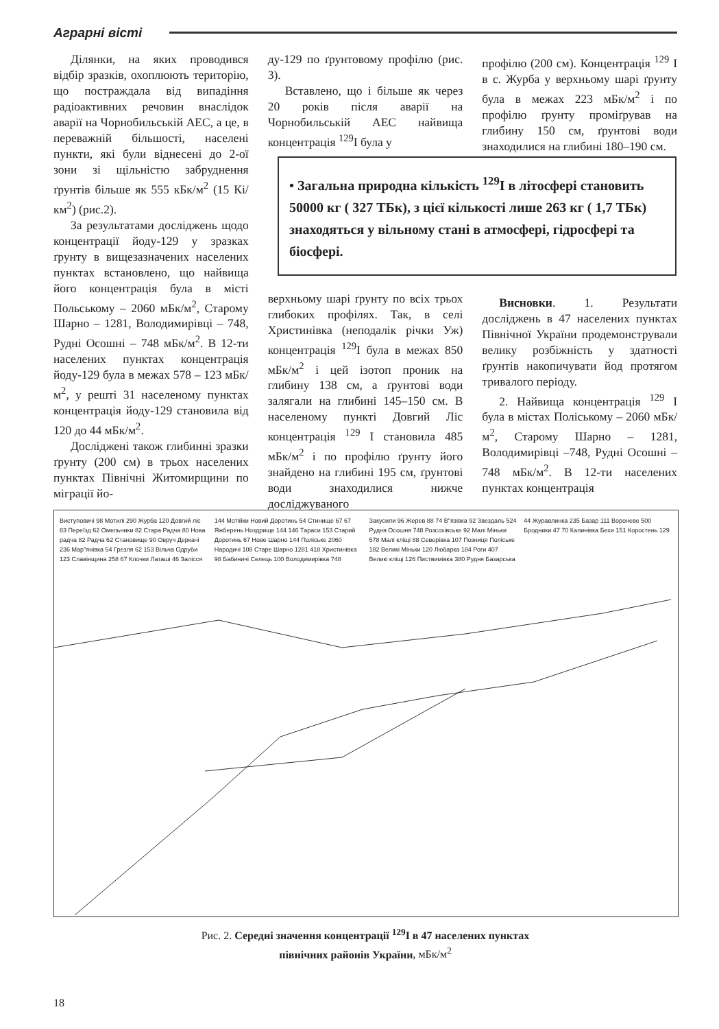Аграрні вісті
Ділянки, на яких проводився відбір зразків, охоплюють територію, що постраждала від випадіння радіоактивних речовин внаслідок аварії на Чорнобильській АЕС, а це, в переважній більшості, населені пункти, які були віднесені до 2-ої зони зі щільністю забруднення ґрунтів більше як 555 кБк/м<sup>2</sup> (15 Кі/км<sup>2</sup>) (рис.2).
За результатами досліджень щодо концентрації йоду-129 у зразках ґрунту в вищезазначених населених пунктах встановлено, що найвища його концентрація була в місті Польському – 2060 мБк/м<sup>2</sup>, Старому Шарно – 1281, Володимирівці – 748, Рудні Осошні – 748 мБк/м<sup>2</sup>. В 12-ти населених пунктах концентрація йоду-129 була в межах 578 – 123 мБк/м<sup>2</sup>, у решті 31 населеному пунктах концентрація йоду-129 становила від 120 до 44 мБк/м<sup>2</sup>.
Досліджені також глибинні зразки ґрунту (200 см) в трьох населених пунктах Північні Житомирщини по міграції йо-
ду-129 по ґрунтовому профілю (рис. 3).
Вставлено, що і більше як через 20 років після аварії на Чорнобильській АЕС найвища концентрація <sup>129</sup>I була у
верхньому шарі ґрунту по всіх трьох глибоких профілях. Так, в селі Христинівка (неподалік річки Уж) концентрація <sup>129</sup>I була в межах 850 мБк/м<sup>2</sup> і цей ізотоп проник на глибину 138 см, а ґрунтові води залягали на глибині 145–150 см. В населеному пункті Довгий Ліс концентрація <sup>129</sup> I становила 485 мБк/м<sup>2</sup> і по профілю ґрунту його знайдено на глибині 195 см, ґрунтові води знаходилися нижче досліджуваного
профілю (200 см). Концентрація <sup>129</sup> I в с. Журба у верхньому шарі ґрунту була в межах 223 мБк/м<sup>2</sup> і по профілю ґрунту проміґрував на глибину 150 см, ґрунтові води знаходилися на глибині 180–190 см.
Висновки. 1. Результати досліджень в 47 населених пунктах Північної України продемонстрували велику розбіжність у здатності ґрунтів накопичувати йод протягом тривалого періоду.
2. Найвища концентрація <sup>129</sup> I була в містах Поліському – 2060 мБк/м<sup>2</sup>, Старому Шарно – 1281, Володимирівці –748, Рудні Осошні – 748 мБк/м<sup>2</sup>. В 12-ти населених пунктах концентрація
• Загальна природна кількість <sup>129</sup>I в літосфері становить 50000 кг ( 327 ТБк), з цієї кількості лише 263 кг ( 1,7 ТБк) знаходяться у вільному стані в атмосфері, гідросфері та біосфері.
Виступовичі 98 Мотилі 290 Журба 120 Довгий ліс 83 Переїзд 62 Омельники 82 Стара Радча 80 Нова радча 82 Радча 62 Становище 90 Овруч Деркачі 236 Мар"янівка 54 Грезля 62 153 Вільча Одруби 123 Славінщина 258 67 Клочки Латаші 46 Залісся 144 Мотійки Новий Доротинь 54 Стинище 67 67 Яжберень Ноздрище 144 146 Тараси 153 Старий Доротинь 67 Нове Шарно 144 Поліське 2060 Народичі 108 Старе Шарно 1281 418 Христинівка 98 Бабиничі Селець 100 Володимирівка 748 Закусили 96 Жерев 88 74 В"язівка 92 Звездаль 524 Рудня Осошня 748 Розсохівське 92 Малі Міньки 578 Малі кліщі 88 Северівка 107 Позниця Поліське 182 Великі Міньки 120 Любарка 184 Роги 407 Великі кліщі 126 Пиствимівка 380 Рудня Базарська 44 Журавлинка 235 Базар 111 Вороневе 500 Бродники 47 70 Калинівка Бехи 151 Коростень 129
Рис. 2. Середні значення концентрації <sup>129</sup>I в 47 населених пунктах
північних районів України, мБк/м<sup>2</sup>
18